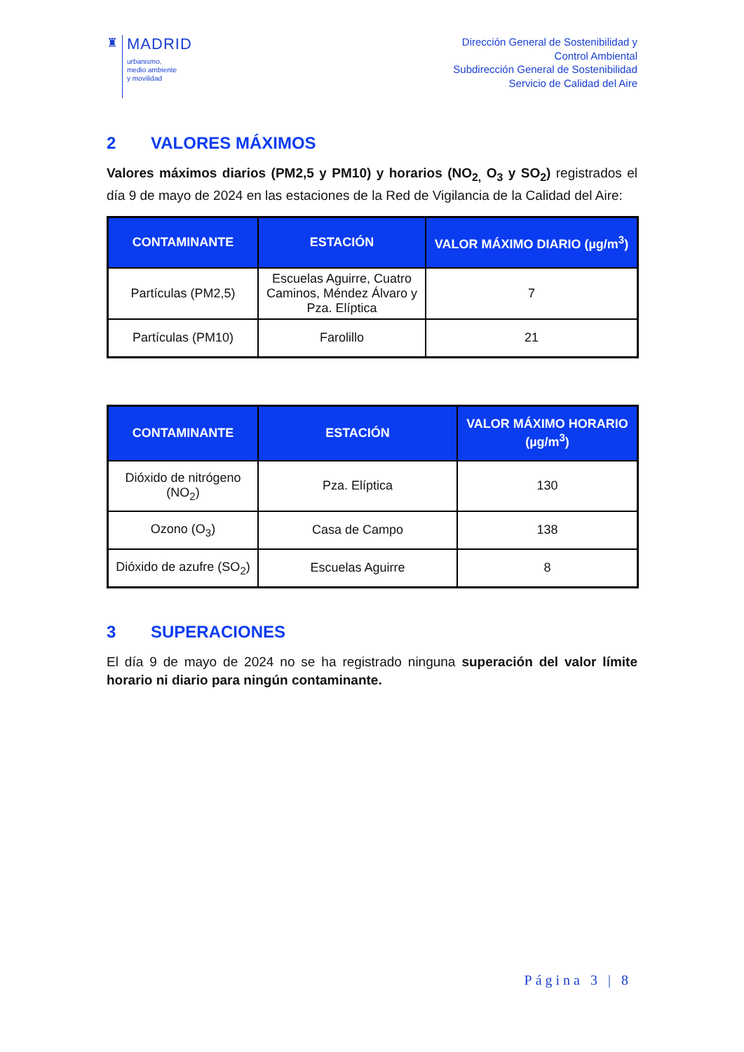♜
MADRID
urbanismo,
medio ambiente
y movilidad
Dirección General de Sostenibilidad y
Control Ambiental
Subdirección General de Sostenibilidad
Servicio de Calidad del Aire
2 VALORES MÁXIMOS
Valores máximos diarios (PM2,5 y PM10) y horarios (NO<sub>2,</sub> O<sub>3</sub> y SO<sub>2</sub>) registrados el día 9 de mayo de 2024 en las estaciones de la Red de Vigilancia de la Calidad del Aire:
| CONTAMINANTE | ESTACIÓN | VALOR MÁXIMO DIARIO (µg/m<sup>3</sup>) |
| --- | --- | --- |
| Partículas (PM2,5) | Escuelas Aguirre, Cuatro Caminos, Méndez Álvaro y Pza. Elíptica | 7 |
| Partículas (PM10) | Farolillo | 21 |
| CONTAMINANTE | ESTACIÓN | VALOR MÁXIMO HORARIO (µg/m<sup>3</sup>) |
| --- | --- | --- |
| Dióxido de nitrógeno (NO<sub>2</sub>) | Pza. Elíptica | 130 |
| Ozono (O<sub>3</sub>) | Casa de Campo | 138 |
| Dióxido de azufre (SO<sub>2</sub>) | Escuelas Aguirre | 8 |
3 SUPERACIONES
El día 9 de mayo de 2024 no se ha registrado ninguna superación del valor límite horario ni diario para ningún contaminante.
Página 3 | 8